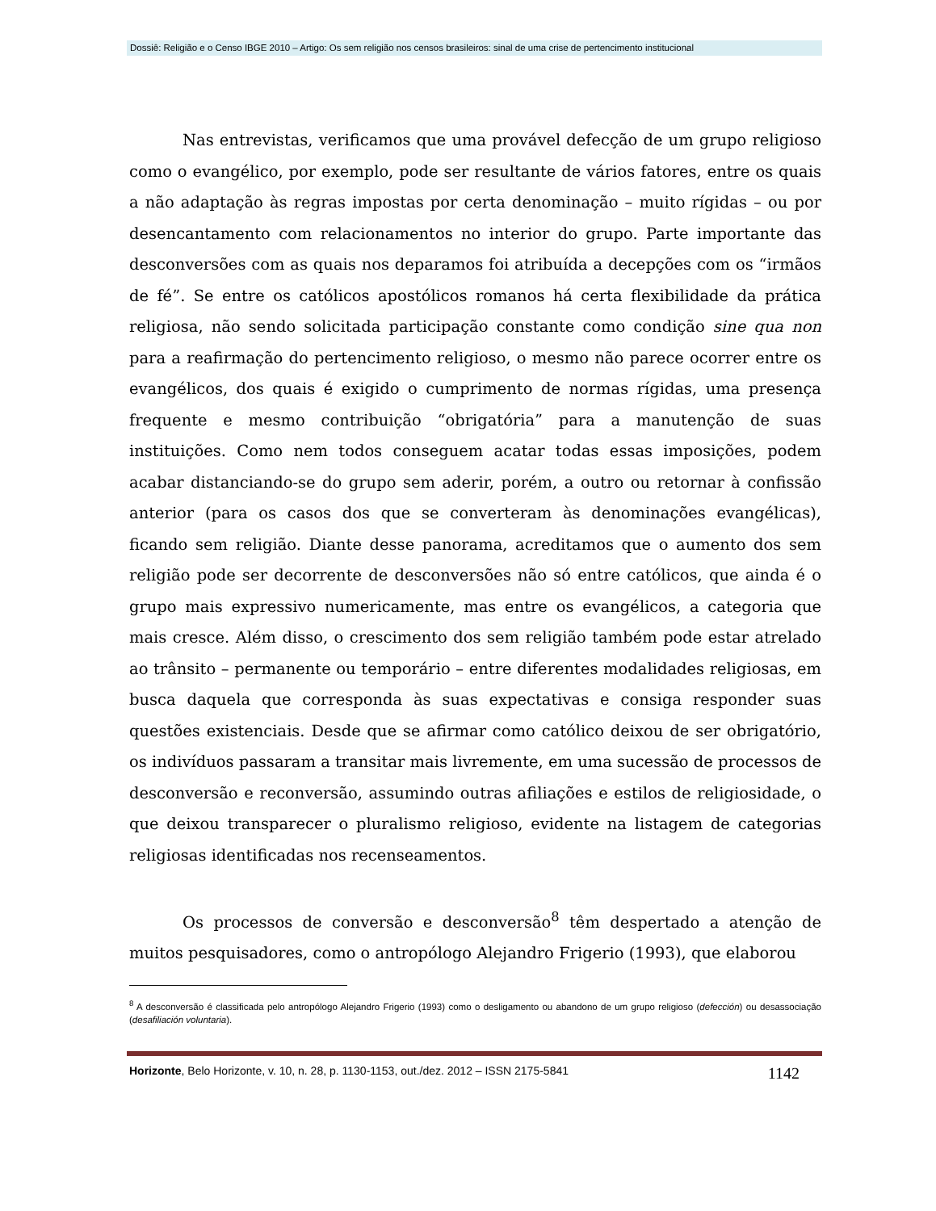Dossiê: Religião e o Censo IBGE 2010 – Artigo: Os sem religião nos censos brasileiros: sinal de uma crise de pertencimento institucional
Nas entrevistas, verificamos que uma provável defecção de um grupo religioso como o evangélico, por exemplo, pode ser resultante de vários fatores, entre os quais a não adaptação às regras impostas por certa denominação – muito rígidas – ou por desencantamento com relacionamentos no interior do grupo. Parte importante das desconversões com as quais nos deparamos foi atribuída a decepções com os “irmãos de fé”. Se entre os católicos apostólicos romanos há certa flexibilidade da prática religiosa, não sendo solicitada participação constante como condição sine qua non para a reafirmação do pertencimento religioso, o mesmo não parece ocorrer entre os evangélicos, dos quais é exigido o cumprimento de normas rígidas, uma presença frequente e mesmo contribuição “obrigatória” para a manutenção de suas instituições. Como nem todos conseguem acatar todas essas imposições, podem acabar distanciando-se do grupo sem aderir, porém, a outro ou retornar à confissão anterior (para os casos dos que se converteram às denominações evangélicas), ficando sem religião. Diante desse panorama, acreditamos que o aumento dos sem religião pode ser decorrente de desconversões não só entre católicos, que ainda é o grupo mais expressivo numericamente, mas entre os evangélicos, a categoria que mais cresce. Além disso, o crescimento dos sem religião também pode estar atrelado ao trânsito – permanente ou temporário – entre diferentes modalidades religiosas, em busca daquela que corresponda às suas expectativas e consiga responder suas questões existenciais. Desde que se afirmar como católico deixou de ser obrigatório, os indivíduos passaram a transitar mais livremente, em uma sucessão de processos de desconversão e reconversão, assumindo outras afiliações e estilos de religiosidade, o que deixou transparecer o pluralismo religioso, evidente na listagem de categorias religiosas identificadas nos recenseamentos.
Os processos de conversão e desconversão<sup>8</sup> têm despertado a atenção de muitos pesquisadores, como o antropólogo Alejandro Frigerio (1993), que elaborou
<sup>8</sup> A desconversão é classificada pelo antropólogo Alejandro Frigerio (1993) como o desligamento ou abandono de um grupo religioso (defección) ou desassociação (desafiliación voluntaria).
Horizonte, Belo Horizonte, v. 10, n. 28, p. 1130-1153, out./dez. 2012 – ISSN 2175-5841 1142